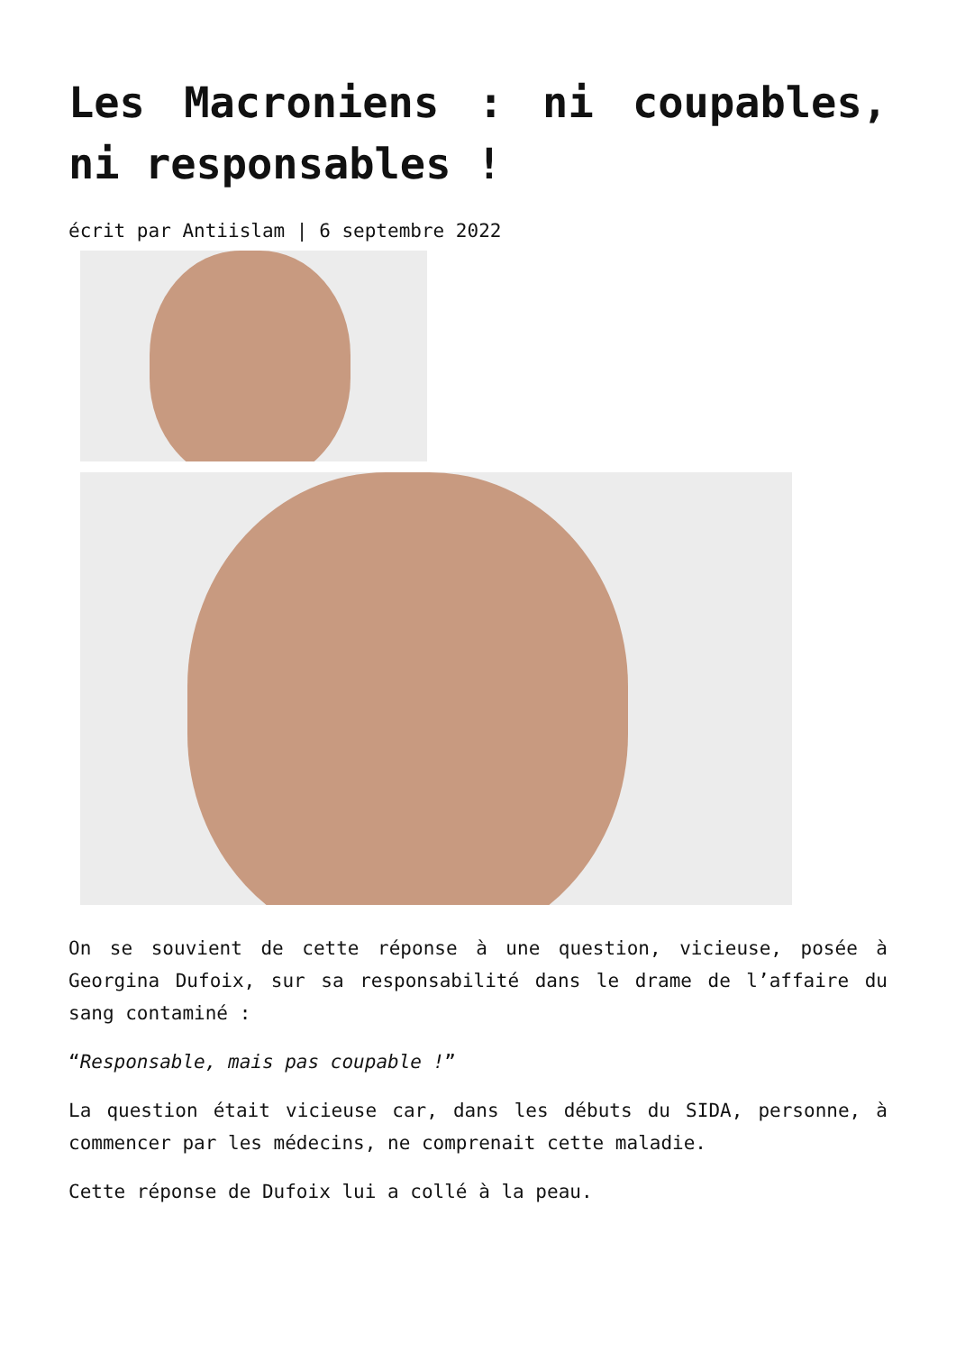Les Macroniens : ni coupables, ni responsables !
écrit par Antiislam | 6 septembre 2022
On se souvient de cette réponse à une question, vicieuse, posée à Georgina Dufoix, sur sa responsabilité dans le drame de l’affaire du sang contaminé :
“Responsable, mais pas coupable !”
La question était vicieuse car, dans les débuts du SIDA, personne, à commencer par les médecins, ne comprenait cette maladie.
Cette réponse de Dufoix lui a collé à la peau.